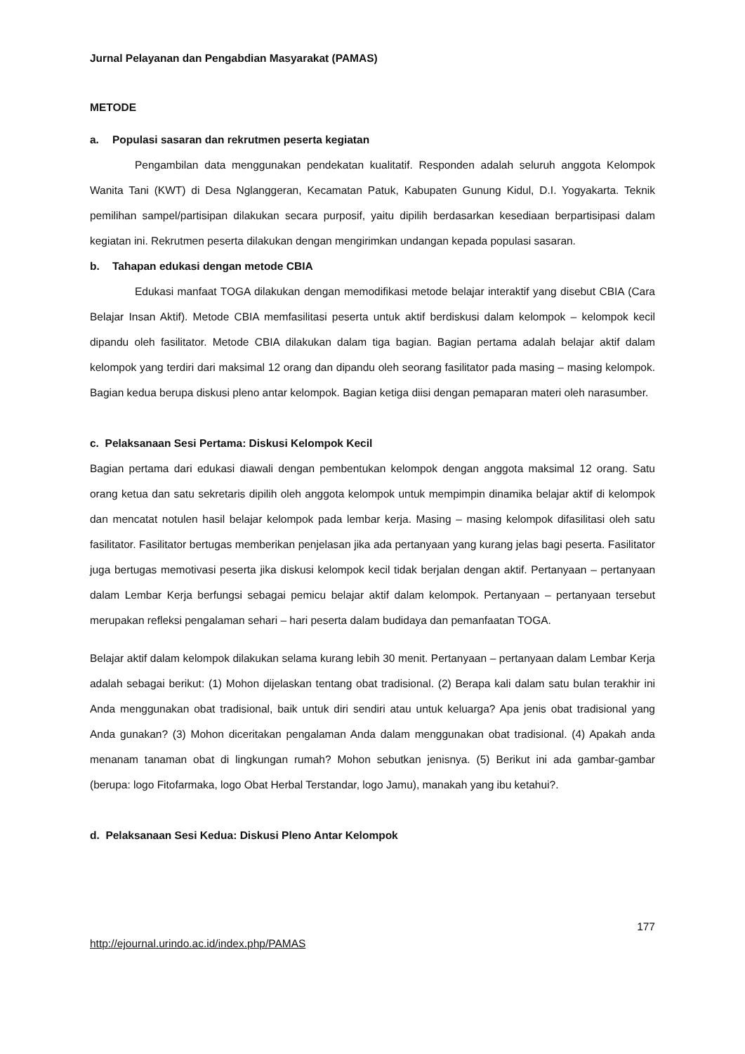Jurnal Pelayanan dan Pengabdian Masyarakat (PAMAS)
METODE
a. Populasi sasaran dan rekrutmen peserta kegiatan
Pengambilan data menggunakan pendekatan kualitatif. Responden adalah seluruh anggota Kelompok Wanita Tani (KWT) di Desa Nglanggeran, Kecamatan Patuk, Kabupaten Gunung Kidul, D.I. Yogyakarta. Teknik pemilihan sampel/partisipan dilakukan secara purposif, yaitu dipilih berdasarkan kesediaan berpartisipasi dalam kegiatan ini. Rekrutmen peserta dilakukan dengan mengirimkan undangan kepada populasi sasaran.
b. Tahapan edukasi dengan metode CBIA
Edukasi manfaat TOGA dilakukan dengan memodifikasi metode belajar interaktif yang disebut CBIA (Cara Belajar Insan Aktif). Metode CBIA memfasilitasi peserta untuk aktif berdiskusi dalam kelompok – kelompok kecil dipandu oleh fasilitator. Metode CBIA dilakukan dalam tiga bagian. Bagian pertama adalah belajar aktif dalam kelompok yang terdiri dari maksimal 12 orang dan dipandu oleh seorang fasilitator pada masing – masing kelompok. Bagian kedua berupa diskusi pleno antar kelompok. Bagian ketiga diisi dengan pemaparan materi oleh narasumber.
c. Pelaksanaan Sesi Pertama: Diskusi Kelompok Kecil
Bagian pertama dari edukasi diawali dengan pembentukan kelompok dengan anggota maksimal 12 orang. Satu orang ketua dan satu sekretaris dipilih oleh anggota kelompok untuk mempimpin dinamika belajar aktif di kelompok dan mencatat notulen hasil belajar kelompok pada lembar kerja. Masing – masing kelompok difasilitasi oleh satu fasilitator. Fasilitator bertugas memberikan penjelasan jika ada pertanyaan yang kurang jelas bagi peserta. Fasilitator juga bertugas memotivasi peserta jika diskusi kelompok kecil tidak berjalan dengan aktif. Pertanyaan – pertanyaan dalam Lembar Kerja berfungsi sebagai pemicu belajar aktif dalam kelompok. Pertanyaan – pertanyaan tersebut merupakan refleksi pengalaman sehari – hari peserta dalam budidaya dan pemanfaatan TOGA.
Belajar aktif dalam kelompok dilakukan selama kurang lebih 30 menit. Pertanyaan – pertanyaan dalam Lembar Kerja adalah sebagai berikut: (1) Mohon dijelaskan tentang obat tradisional. (2) Berapa kali dalam satu bulan terakhir ini Anda menggunakan obat tradisional, baik untuk diri sendiri atau untuk keluarga? Apa jenis obat tradisional yang Anda gunakan? (3) Mohon diceritakan pengalaman Anda dalam menggunakan obat tradisional. (4) Apakah anda menanam tanaman obat di lingkungan rumah? Mohon sebutkan jenisnya. (5) Berikut ini ada gambar-gambar (berupa: logo Fitofarmaka, logo Obat Herbal Terstandar, logo Jamu), manakah yang ibu ketahui?.
d. Pelaksanaan Sesi Kedua: Diskusi Pleno Antar Kelompok
177
http://ejournal.urindo.ac.id/index.php/PAMAS